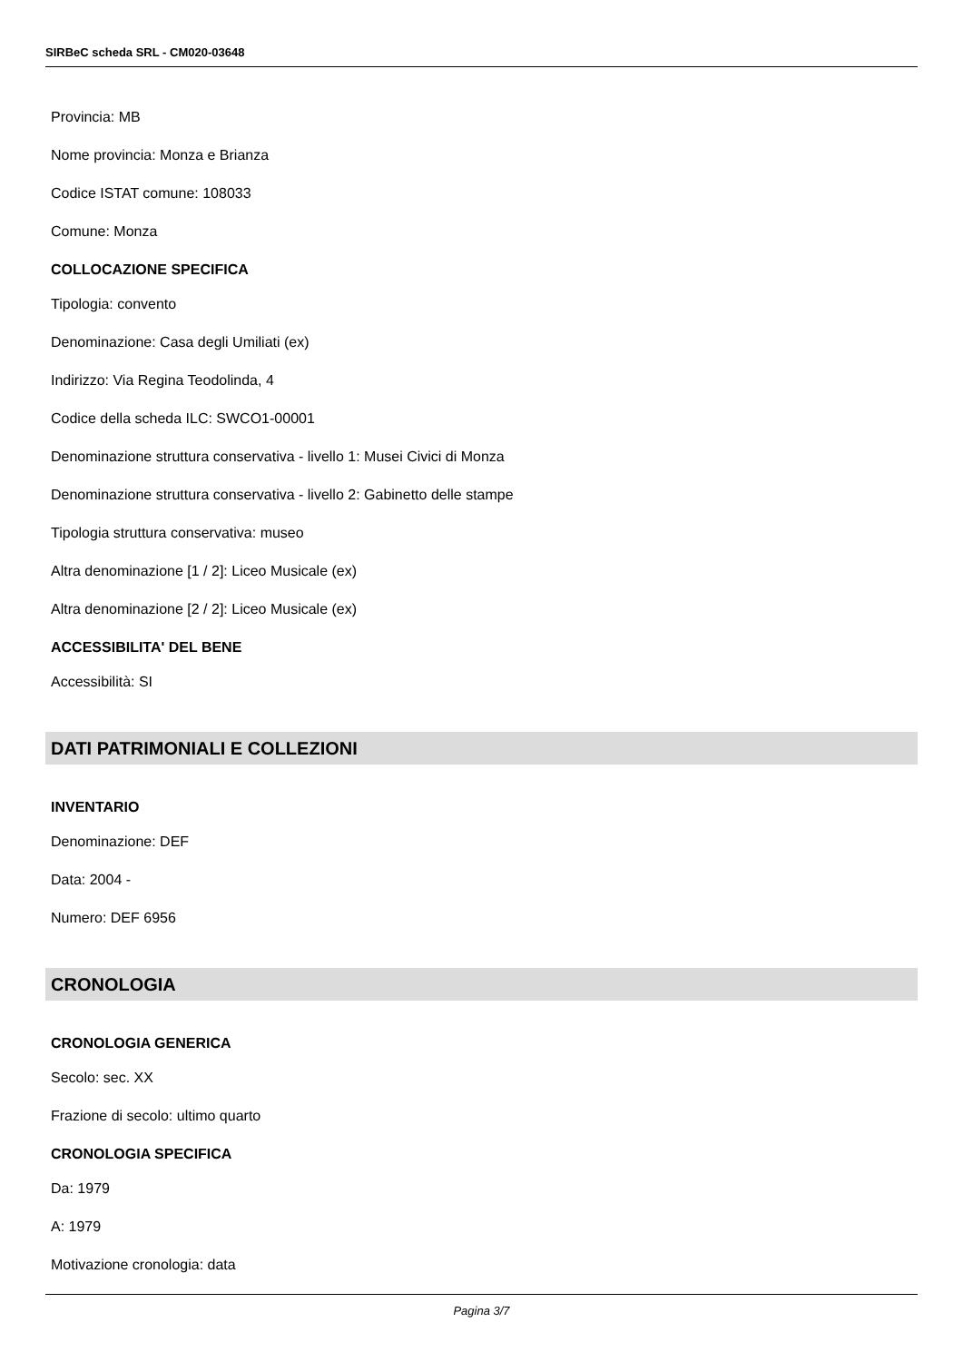SIRBeC scheda SRL - CM020-03648
Provincia: MB
Nome provincia: Monza e Brianza
Codice ISTAT comune: 108033
Comune: Monza
COLLOCAZIONE SPECIFICA
Tipologia: convento
Denominazione: Casa degli Umiliati (ex)
Indirizzo: Via Regina Teodolinda, 4
Codice della scheda ILC: SWCO1-00001
Denominazione struttura conservativa - livello 1: Musei Civici di Monza
Denominazione struttura conservativa - livello 2: Gabinetto delle stampe
Tipologia struttura conservativa: museo
Altra denominazione [1 / 2]: Liceo Musicale (ex)
Altra denominazione [2 / 2]: Liceo Musicale (ex)
ACCESSIBILITA' DEL BENE
Accessibilità: SI
DATI PATRIMONIALI E COLLEZIONI
INVENTARIO
Denominazione: DEF
Data: 2004 -
Numero: DEF 6956
CRONOLOGIA
CRONOLOGIA GENERICA
Secolo: sec. XX
Frazione di secolo: ultimo quarto
CRONOLOGIA SPECIFICA
Da: 1979
A: 1979
Motivazione cronologia: data
Pagina 3/7